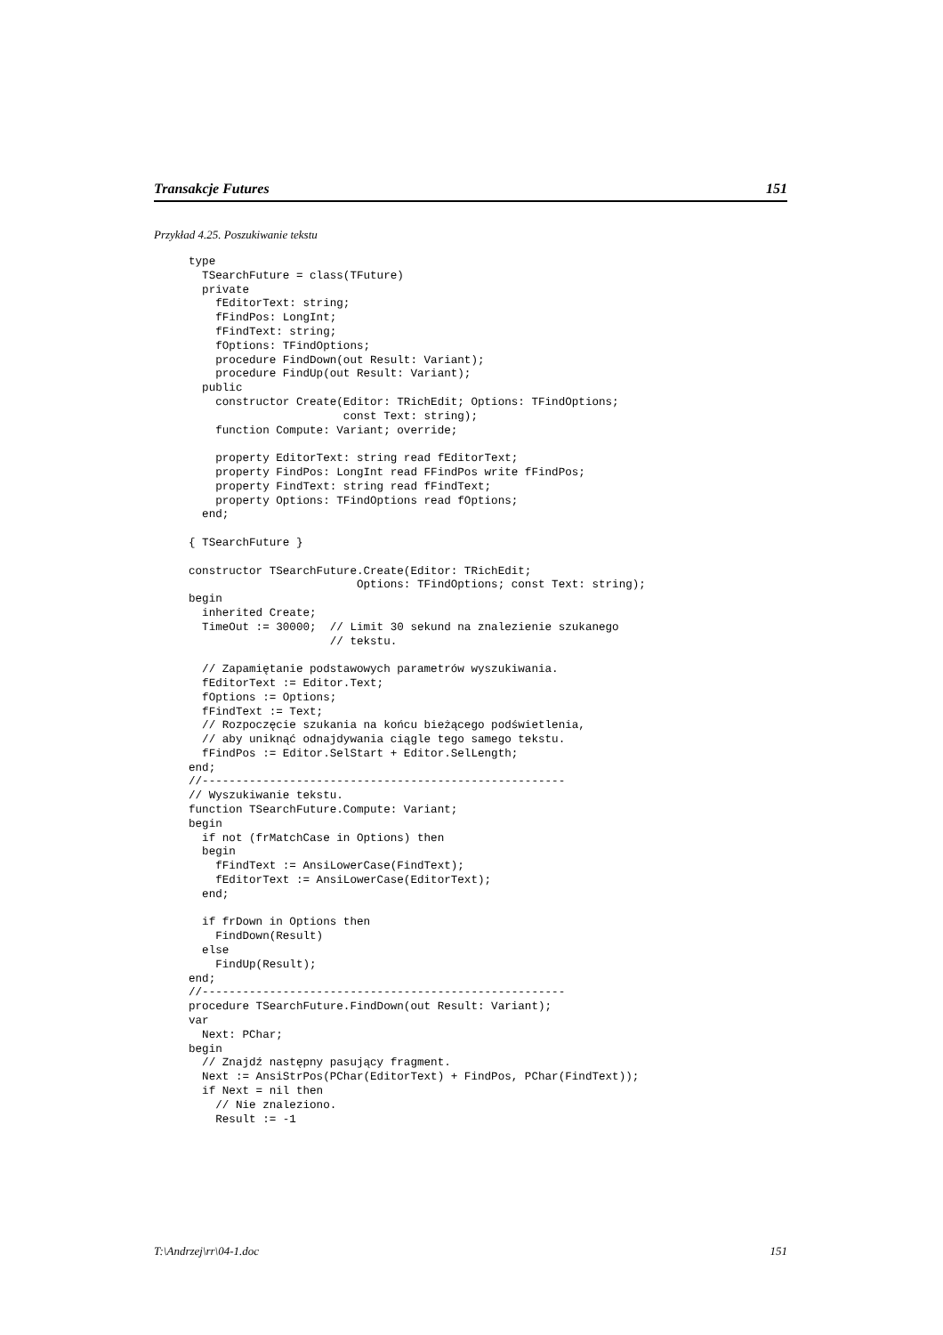Transakcje Futures 151
Przykład 4.25. Poszukiwanie tekstu
type
  TSearchFuture = class(TFuture)
  private
    fEditorText: string;
    fFindPos: LongInt;
    fFindText: string;
    fOptions: TFindOptions;
    procedure FindDown(out Result: Variant);
    procedure FindUp(out Result: Variant);
  public
    constructor Create(Editor: TRichEdit; Options: TFindOptions;
                       const Text: string);
    function Compute: Variant; override;

    property EditorText: string read fEditorText;
    property FindPos: LongInt read FFindPos write fFindPos;
    property FindText: string read fFindText;
    property Options: TFindOptions read fOptions;
  end;

{ TSearchFuture }

constructor TSearchFuture.Create(Editor: TRichEdit;
                         Options: TFindOptions; const Text: string);
begin
  inherited Create;
  TimeOut := 30000;  // Limit 30 sekund na znalezienie szukanego
                     // tekstu.

  // Zapamiętanie podstawowych parametrów wyszukiwania.
  fEditorText := Editor.Text;
  fOptions := Options;
  fFindText := Text;
  // Rozpoczęcie szukania na końcu bieżącego podświetlenia,
  // aby uniknąć odnajdywania ciągle tego samego tekstu.
  fFindPos := Editor.SelStart + Editor.SelLength;
end;
//------------------------------------------------------
// Wyszukiwanie tekstu.
function TSearchFuture.Compute: Variant;
begin
  if not (frMatchCase in Options) then
  begin
    fFindText := AnsiLowerCase(FindText);
    fEditorText := AnsiLowerCase(EditorText);
  end;

  if frDown in Options then
    FindDown(Result)
  else
    FindUp(Result);
end;
//------------------------------------------------------
procedure TSearchFuture.FindDown(out Result: Variant);
var
  Next: PChar;
begin
  // Znajdź następny pasujący fragment.
  Next := AnsiStrPos(PChar(EditorText) + FindPos, PChar(FindText));
  if Next = nil then
    // Nie znaleziono.
    Result := -1
T:\Andrzej\rr\04-1.doc 151